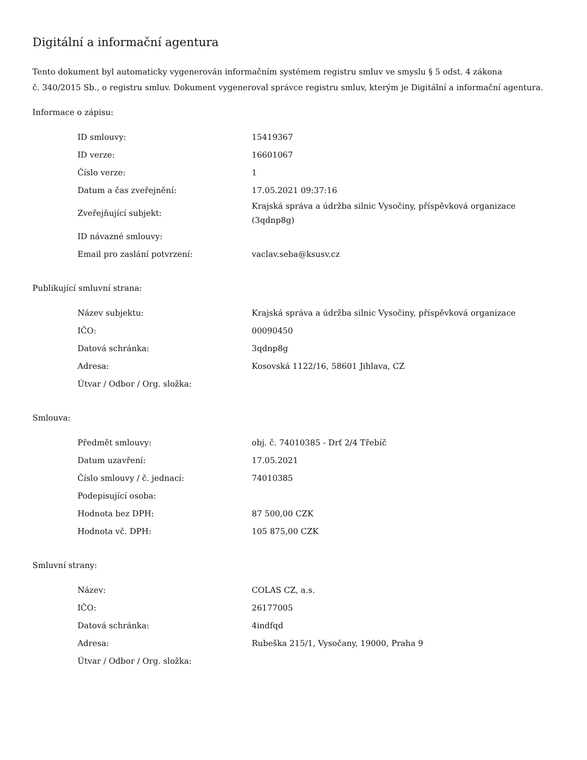Digitální a informační agentura
Tento dokument byl automaticky vygenerován informačním systémem registru smluv ve smyslu § 5 odst. 4 zákona
č. 340/2015 Sb., o registru smluv. Dokument vygeneroval správce registru smluv, kterým je Digitální a informační agentura.
Informace o zápisu:
| ID smlouvy: | 15419367 |
| ID verze: | 16601067 |
| Číslo verze: | 1 |
| Datum a čas zveřejnění: | 17.05.2021 09:37:16 |
| Zveřejňující subjekt: | Krajská správa a údržba silnic Vysočiny, příspěvková organizace (3qdnp8g) |
| ID návazné smlouvy: | |
| Email pro zaslání potvrzení: | vaclav.seba@ksusv.cz |
Publikující smluvní strana:
| Název subjektu: | Krajská správa a údržba silnic Vysočiny, příspěvková organizace |
| IČO: | 00090450 |
| Datová schránka: | 3qdnp8g |
| Adresa: | Kosovská 1122/16, 58601 Jihlava, CZ |
| Útvar / Odbor / Org. složka: | |
Smlouva:
| Předmět smlouvy: | obj. č. 74010385 - Drť 2/4 Třebíč |
| Datum uzavření: | 17.05.2021 |
| Číslo smlouvy / č. jednací: | 74010385 |
| Podepisující osoba: | |
| Hodnota bez DPH: | 87 500,00 CZK |
| Hodnota vč. DPH: | 105 875,00 CZK |
Smluvní strany:
| Název: | COLAS CZ, a.s. |
| IČO: | 26177005 |
| Datová schránka: | 4indfqd |
| Adresa: | Rubeška 215/1, Vysočany, 19000, Praha 9 |
| Útvar / Odbor / Org. složka: | |